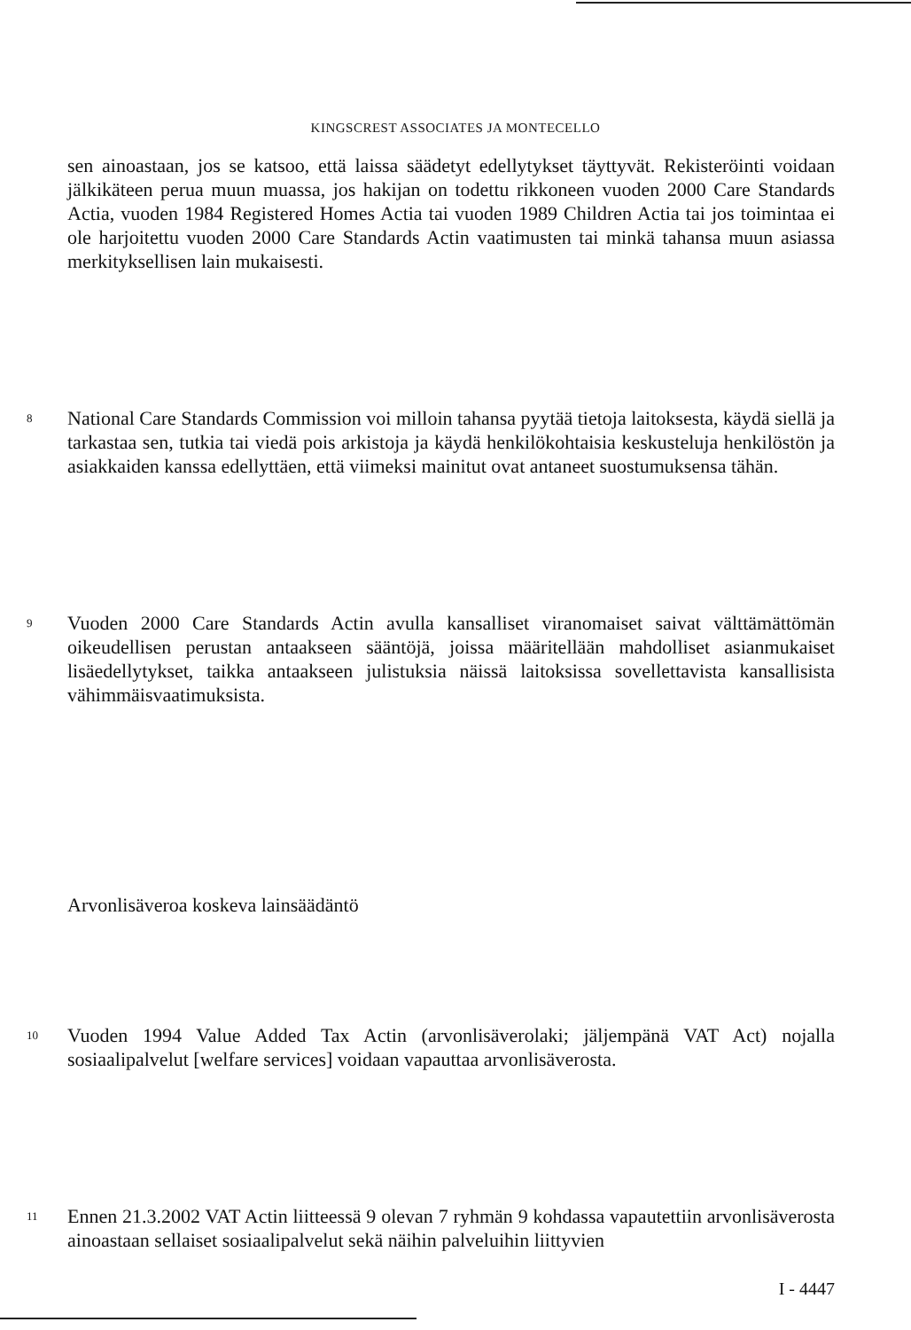KINGSCREST ASSOCIATES JA MONTECELLO
sen ainoastaan, jos se katsoo, että laissa säädetyt edellytykset täyttyvät. Rekisteröinti voidaan jälkikäteen perua muun muassa, jos hakijan on todettu rikkoneen vuoden 2000 Care Standards Actia, vuoden 1984 Registered Homes Actia tai vuoden 1989 Children Actia tai jos toimintaa ei ole harjoitettu vuoden 2000 Care Standards Actin vaatimusten tai minkä tahansa muun asiassa merkityksellisen lain mukaisesti.
8
National Care Standards Commission voi milloin tahansa pyytää tietoja laitoksesta, käydä siellä ja tarkastaa sen, tutkia tai viedä pois arkistoja ja käydä henkilökohtaisia keskusteluja henkilöstön ja asiakkaiden kanssa edellyttäen, että viimeksi mainitut ovat antaneet suostumuksensa tähän.
9
Vuoden 2000 Care Standards Actin avulla kansalliset viranomaiset saivat välttämättömän oikeudellisen perustan antaakseen sääntöjä, joissa määritellään mahdolliset asianmukaiset lisäedellytykset, taikka antaakseen julistuksia näissä laitoksissa sovellettavista kansallisista vähimmäisvaatimuksista.
Arvonlisäveroa koskeva lainsäädäntö
10
Vuoden 1994 Value Added Tax Actin (arvonlisäverolaki; jäljempänä VAT Act) nojalla sosiaalipalvelut [welfare services] voidaan vapauttaa arvonlisäverosta.
11
Ennen 21.3.2002 VAT Actin liitteessä 9 olevan 7 ryhmän 9 kohdassa vapautettiin arvonlisäverosta ainoastaan sellaiset sosiaalipalvelut sekä näihin palveluihin liittyvien
I - 4447